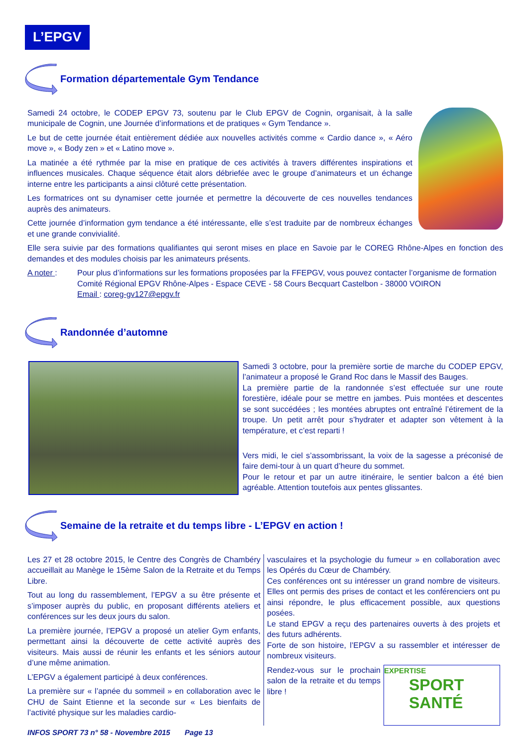L’EPGV
Formation départementale Gym Tendance
Samedi 24 octobre, le CODEP EPGV 73, soutenu par le Club EPGV de Cognin, organisait, à la salle municipale de Cognin, une Journée d’informations et de pratiques « Gym Tendance ».
Le but de cette journée était entièrement dédiée aux nouvelles activités comme « Cardio dance », « Aéro move », « Body zen » et « Latino move ».
La matinée a été rythmée par la mise en pratique de ces activités à travers différentes inspirations et influences musicales. Chaque séquence était alors débriefée avec le groupe d’animateurs et un échange interne entre les participants a ainsi clôturé cette présentation.
Les formatrices ont su dynamiser cette journée et permettre la découverte de ces nouvelles tendances auprès des animateurs.
Cette journée d’information gym tendance a été intéressante, elle s’est traduite par de nombreux échanges et une grande convivialité.
Elle sera suivie par des formations qualifiantes qui seront mises en place en Savoie par le COREG Rhône-Alpes en fonction des demandes et des modules choisis par les animateurs présents.
A noter : Pour plus d’informations sur les formations proposées par la FFEPGV, vous pouvez contacter l’organisme de formation
Comité Régional EPGV Rhône-Alpes - Espace CEVE - 58 Cours Becquart Castelbon - 38000 VOIRON
Email : coreg-gv127@epgv.fr
Randonnée d’automne
Samedi 3 octobre, pour la première sortie de marche du CODEP EPGV, l’animateur a proposé le Grand Roc dans le Massif des Bauges.
La première partie de la randonnée s’est effectuée sur une route forestière, idéale pour se mettre en jambes. Puis montées et descentes se sont succédées ; les montées abruptes ont entraîné l’étirement de la troupe. Un petit arrêt pour s’hydrater et adapter son vêtement à la température, et c’est reparti !
Vers midi, le ciel s’assombrissant, la voix de la sagesse a préconisé de faire demi-tour à un quart d’heure du sommet.
Pour le retour et par un autre itinéraire, le sentier balcon a été bien agréable. Attention toutefois aux pentes glissantes.
Semaine de la retraite et du temps libre - L’EPGV en action !
Les 27 et 28 octobre 2015, le Centre des Congrès de Chambéry accueillait au Manège le 15ème Salon de la Retraite et du Temps Libre.
Tout au long du rassemblement, l’EPGV a su être présente et s’imposer auprès du public, en proposant différents ateliers et conférences sur les deux jours du salon.
La première journée, l’EPGV a proposé un atelier Gym enfants, permettant ainsi la découverte de cette activité auprès des visiteurs. Mais aussi de réunir les enfants et les séniors autour d’une même animation.
L’EPGV a également participé à deux conférences.
La première sur « l’apnée du sommeil » en collaboration avec le CHU de Saint Etienne et la seconde sur « Les bienfaits de l’activité physique sur les maladies cardio-
vasculaires et la psychologie du fumeur » en collaboration avec les Opérés du Cœur de Chambéry.
Ces conférences ont su intéresser un grand nombre de visiteurs. Elles ont permis des prises de contact et les conférenciers ont pu ainsi répondre, le plus efficacement possible, aux questions posées.
Le stand EPGV a reçu des partenaires ouverts à des projets et des futurs adhérents.
Forte de son histoire, l’EPGV a su rassembler et intéresser de nombreux visiteurs.
EXPERTISE
SPORT
SANTÉ
Rendez-vous sur le prochain salon de la retraite et du temps libre !
INFOS SPORT 73 n° 58 - Novembre 2015 Page 13